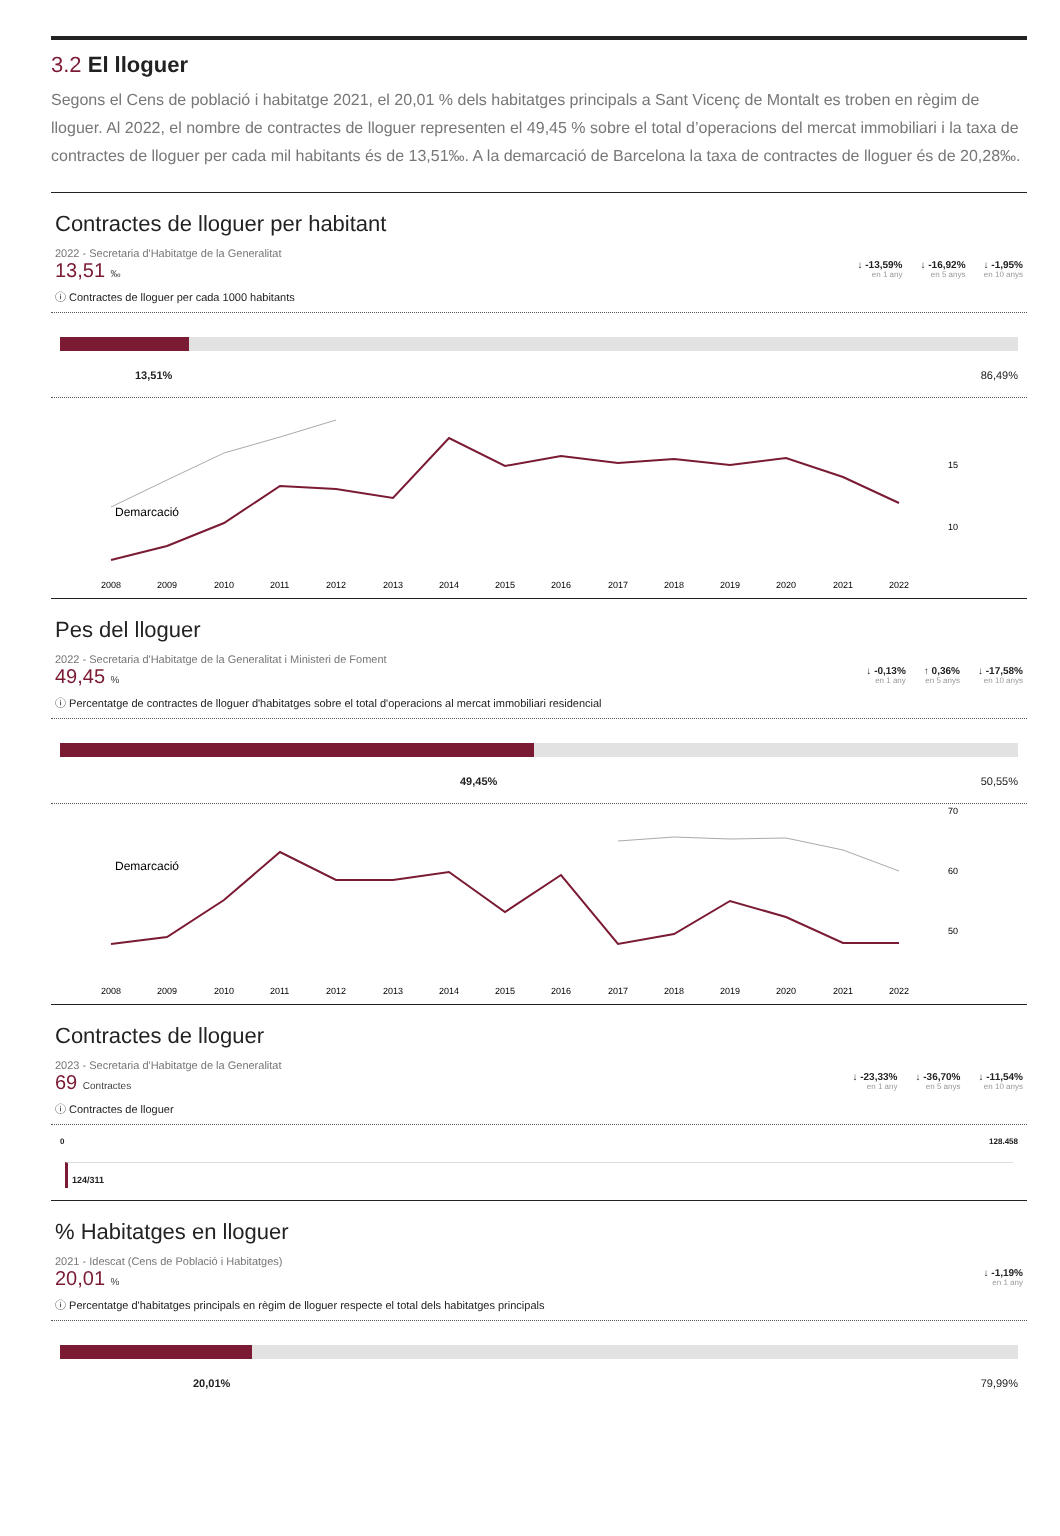3.2 El lloguer
Segons el Cens de població i habitatge 2021, el 20,01 % dels habitatges principals a Sant Vicenç de Montalt es troben en règim de lloguer. Al 2022, el nombre de contractes de lloguer representen el 49,45 % sobre el total d’operacions del mercat immobiliari i la taxa de contractes de lloguer per cada mil habitants és de 13,51‰. A la demarcació de Barcelona la taxa de contractes de lloguer és de 20,28‰.
Contractes de lloguer per habitant
2022 - Secretaria d'Habitatge de la Generalitat
13,51 ‰ ↓ -13,59%
en 1 any
↓ -16,92%
en 5 anys
↓ -1,95%
en 10 anys
ⓘ Contractes de lloguer per cada 1000 habitants
13,51% 86,49%
Demarcació
15
10
2008
2009
2010
2011
2012
2013
2014
2015
2016
2017
2018
2019
2020
2021
2022
Pes del lloguer
2022 - Secretaria d'Habitatge de la Generalitat i Ministeri de Foment
49,45 % ↓ -0,13%
en 1 any
↑ 0,36%
en 5 anys
↓ -17,58%
en 10 anys
ⓘ Percentatge de contractes de lloguer d'habitatges sobre el total d'operacions al mercat immobiliari residencial
49,45% 50,55%
Demarcació
70
60
50
2008
2009
2010
2011
2012
2013
2014
2015
2016
2017
2018
2019
2020
2021
2022
Contractes de lloguer
2023 - Secretaria d'Habitatge de la Generalitat
69 Contractes ↓ -23,33%
en 1 any
↓ -36,70%
en 5 anys
↓ -11,54%
en 10 anys
ⓘ Contractes de lloguer
0 128.458
124/311
% Habitatges en lloguer
2021 - Idescat (Cens de Població i Habitatges)
20,01 % ↓ -1,19%
en 1 any
ⓘ Percentatge d'habitatges principals en règim de lloguer respecte el total dels habitatges principals
20,01% 79,99%